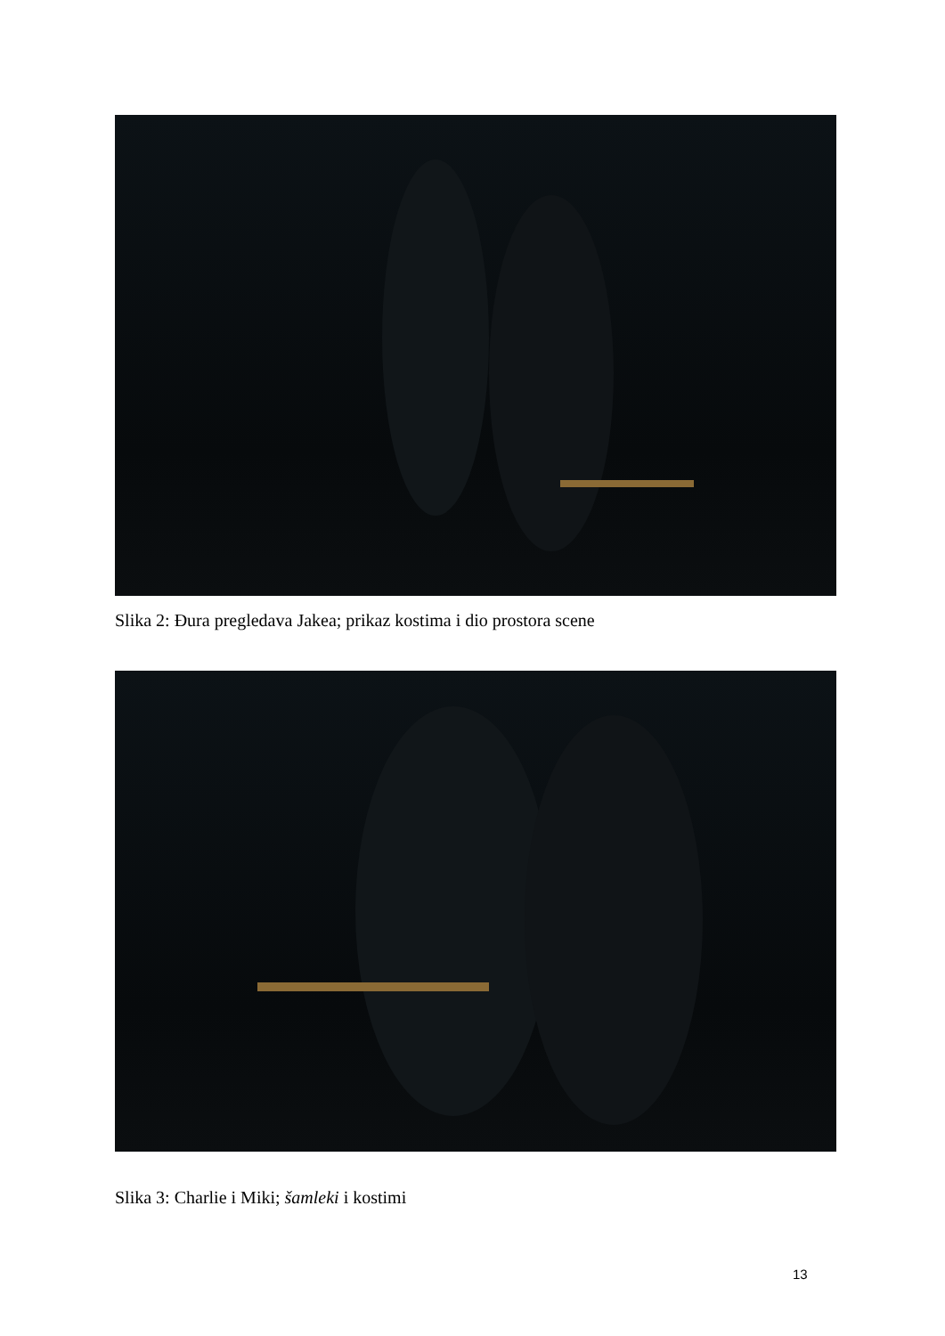Slika 2: Đura pregledava Jakea; prikaz kostima i dio prostora scene
Slika 3: Charlie i Miki; šamleki i kostimi
13